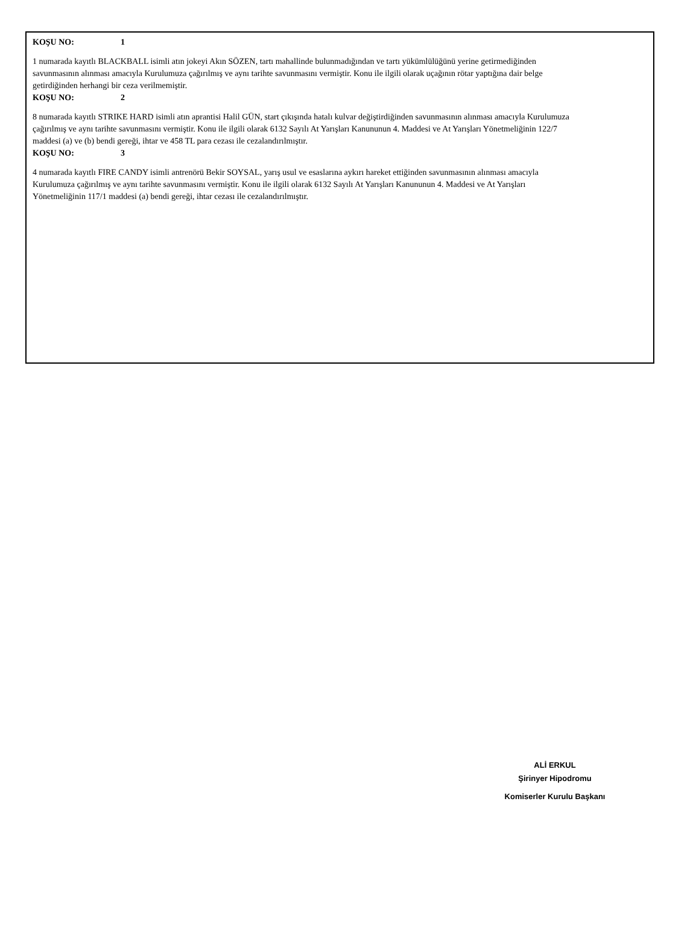KOŞU NO: 1
1 numarada kayıtlı BLACKBALL isimli atın jokeyi Akın SÖZEN, tartı mahallinde bulunmadığından ve tartı yükümlülüğünü yerine getirmediğinden savunmasının alınması amacıyla Kurulumuza çağırılmış ve aynı tarihte savunmasını vermiştir. Konu ile ilgili olarak uçağının rötar yaptığına dair belge getirdiğinden herhangi bir ceza verilmemiştir.
KOŞU NO: 2
8 numarada kayıtlı STRIKE HARD isimli atın aprantisi Halil GÜN, start çıkışında hatalı kulvar değiştirdiğinden savunmasının alınması amacıyla Kurulumuza çağırılmış ve aynı tarihte savunmasını vermiştir. Konu ile ilgili olarak 6132 Sayılı At Yarışları Kanununun 4. Maddesi ve At Yarışları Yönetmeliğinin 122/7 maddesi (a) ve (b) bendi gereği, ihtar ve 458 TL para cezası ile cezalandırılmıştır.
KOŞU NO: 3
4 numarada kayıtlı FIRE CANDY isimli antrenörü Bekir SOYSAL, yarış usul ve esaslarına aykırı hareket ettiğinden savunmasının alınması amacıyla Kurulumuza çağırılmış ve aynı tarihte savunmasını vermiştir. Konu ile ilgili olarak 6132 Sayılı At Yarışları Kanununun 4. Maddesi ve At Yarışları Yönetmeliğinin 117/1 maddesi (a) bendi gereği, ihtar cezası ile cezalandırılmıştır.
ALİ ERKUL
Şirinyer Hipodromu
Komiserler Kurulu Başkanı